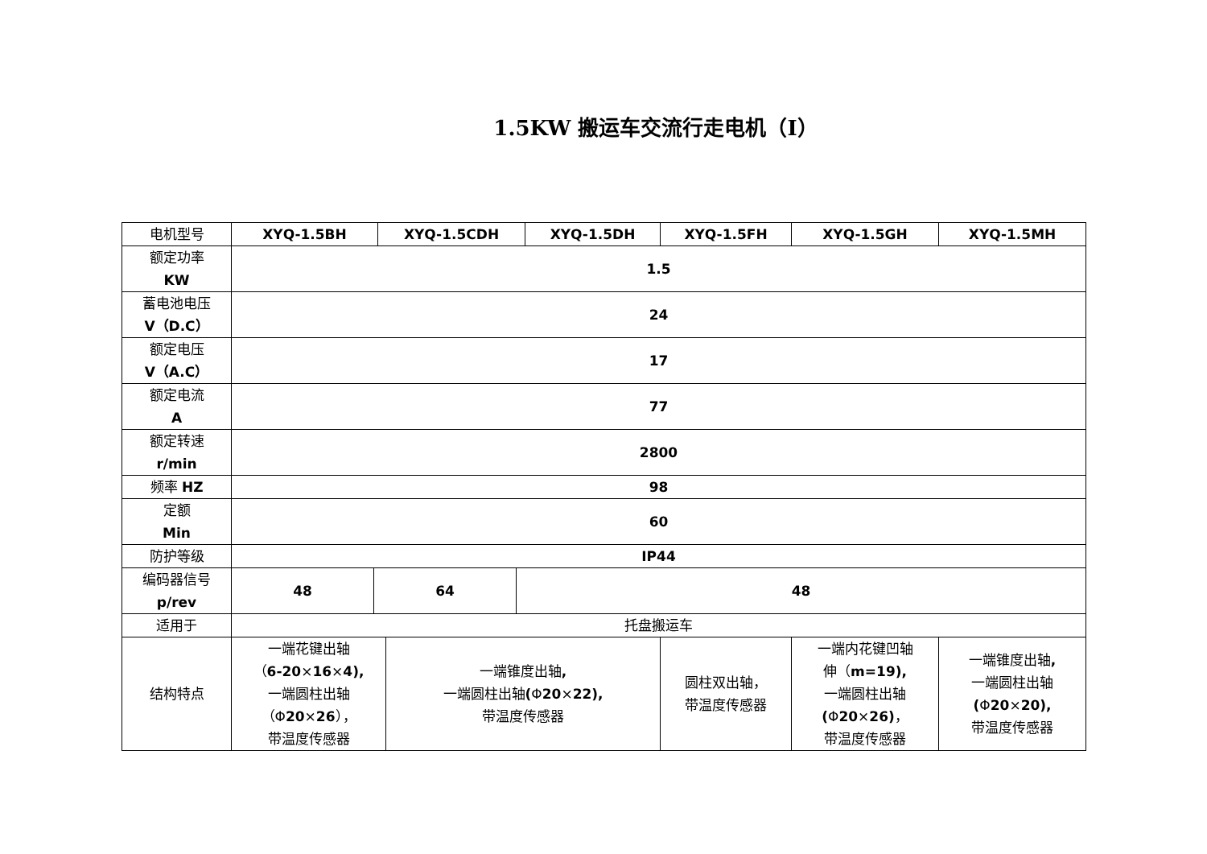1.5KW 搬运车交流行走电机（Ⅰ）
| 电机型号 | XYQ-1.5BH | | XYQ-1.5CDH | | | XYQ-1.5DH | XYQ-1.5FH | XYQ-1.5GH | XYQ-1.5MH |
| --- | --- | --- | --- | --- | --- | --- | --- | --- | --- |
| 额定功率 KW | 1.5 | | | | | | | | |
| 蓄电池电压 V（D.C） | 24 | | | | | | | | |
| 额定电压 V（A.C） | 17 | | | | | | | | |
| 额定电流 A | 77 | | | | | | | | |
| 额定转速 r/min | 2800 | | | | | | | | |
| 频率 HZ | 98 | | | | | | | | |
| 定额 Min | 60 | | | | | | | | |
| 防护等级 | IP44 | | | | | | | | |
| 编码器信号 p/rev | 48 | 64 | | | 48 | | | | |
| 适用于 | 托盘搬运车 | | | | | | | | |
| 结构特点 | 一端花键出轴 （ 6-20 × 16 × 4), 一端圆柱出轴 （Φ 20 × 26 ）， 带温度传感器 | | | 一端锥度出轴 , 一端圆柱出轴 ( Φ 20 × 22), 带温度传感器 | | | 圆柱双出轴， 带温度传感器 | 一端内花键凹轴 伸（ m=19), 一端圆柱出轴 ( Φ 20 × 26) ， 带温度传感器 | 一端锥度出轴 , 一端圆柱出轴 ( Φ 20 × 20), 带温度传感器 |